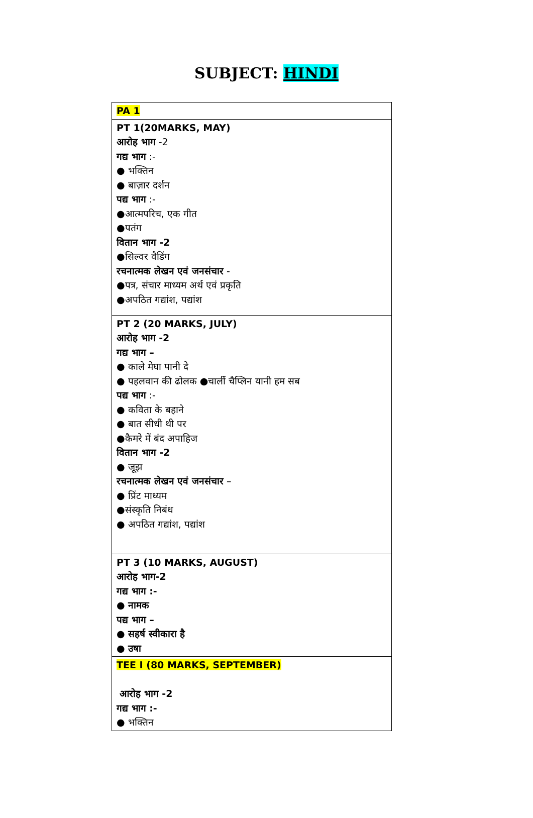SUBJECT: HINDI
| PA 1 |
| PT 1(20MARKS, MAY) आरोह भाग -2 गद्य भाग :- ● भक्तिन ● बाज़ार दर्शन पद्य भाग :- ●आत्मपरिच, एक गीत ●पतंग वितान भाग -2 ●सिल्वर वैडिंग रचनात्मक लेखन एवं जनसंचार - ●पत्र, संचार माध्यम अर्थ एवं प्रकृति ●अपठित गद्यांश, पद्यांश |
| PT 2 (20 MARKS, JULY) आरोह भाग -2 गद्य भाग – ● काले मेघा पानी दे ● पहलवान की ढोलक ●चार्ली चैप्लिन यानी हम सब पद्य भाग :- ● कविता के बहाने ● बात सीधी थी पर ●कैमरे में बंद अपाहिज वितान भाग -2 ● जूझ रचनात्मक लेखन एवं जनसंचार – ● प्रिंट माध्यम ●संस्कृति निबंध ● अपठित गद्यांश, पद्यांश |
| PT 3 (10 MARKS, AUGUST) आरोह भाग-2 गद्य भाग :- ● नामक पद्य भाग – ● सहर्ष स्वीकारा है ● उषा |
| TEE I (80 MARKS, SEPTEMBER) आरोह भाग -2 गद्य भाग :- ● भक्तिन |